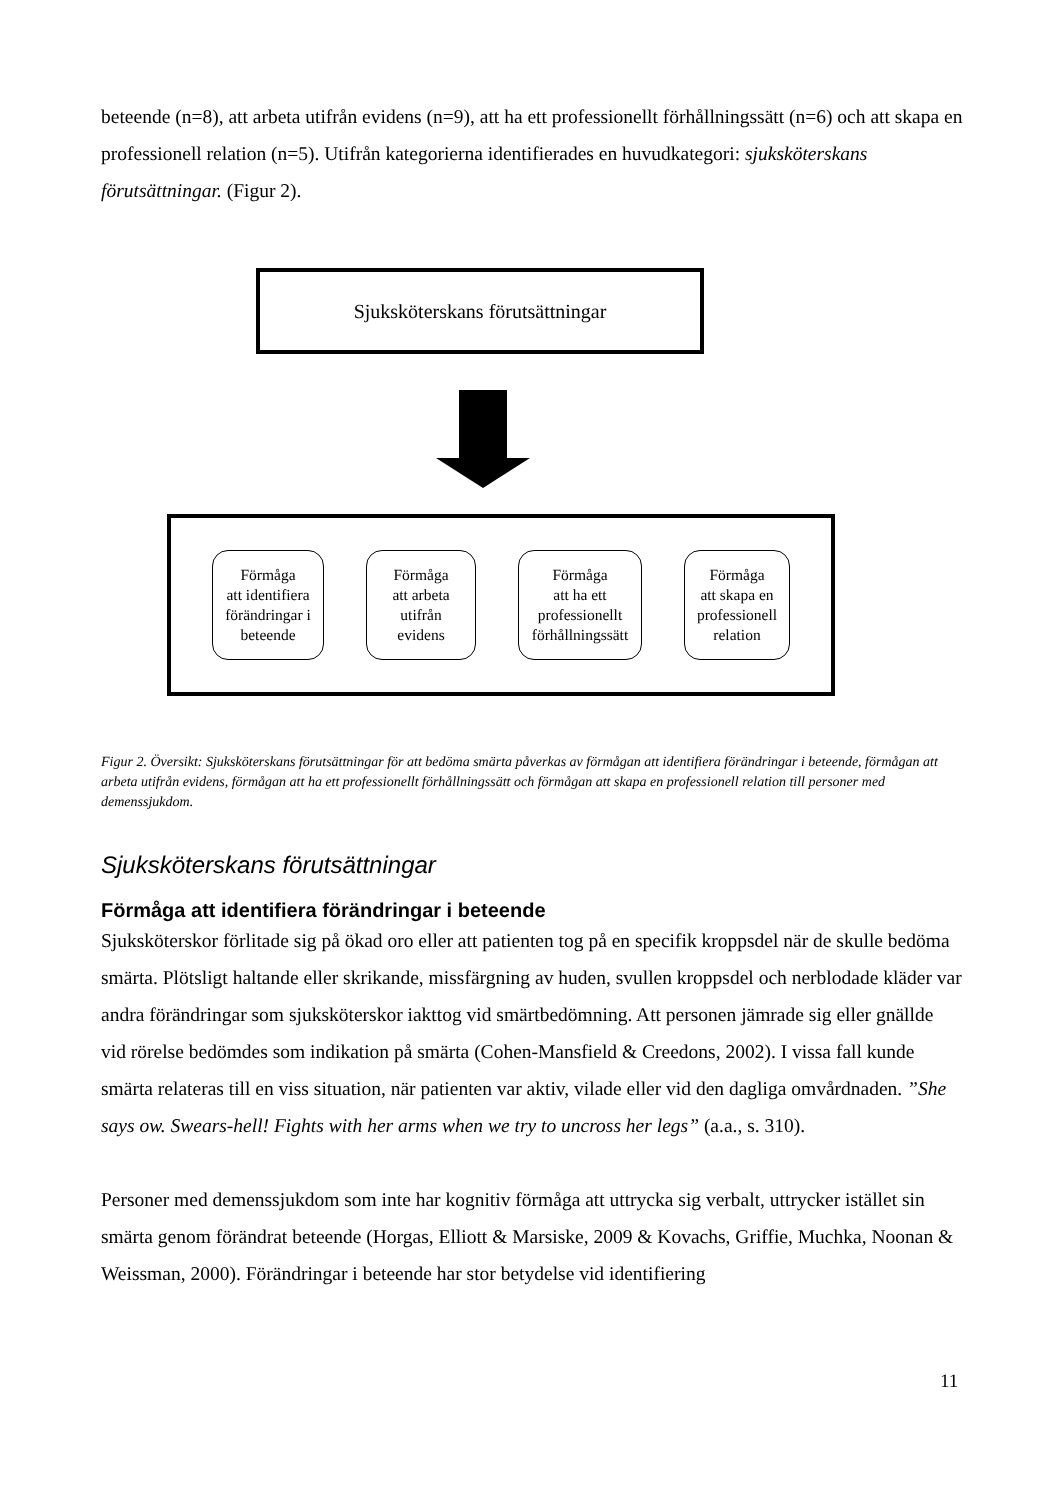beteende (n=8), att arbeta utifrån evidens (n=9), att ha ett professionellt förhållningssätt (n=6) och att skapa en professionell relation (n=5). Utifrån kategorierna identifierades en huvudkategori: sjuksköterskans förutsättningar. (Figur 2).
Sjuksköterskans förutsättningar
Förmåga
att identifiera
förändringar i
beteende
Förmåga
att arbeta
utifrån
evidens
Förmåga
att ha ett
professionellt
förhållningssätt
Förmåga
att skapa en
professionell
relation
Figur 2. Översikt: Sjuksköterskans förutsättningar för att bedöma smärta påverkas av förmågan att identifiera förändringar i beteende, förmågan att arbeta utifrån evidens, förmågan att ha ett professionellt förhållningssätt och förmågan att skapa en professionell relation till personer med demenssjukdom.
Sjuksköterskans förutsättningar
Förmåga att identifiera förändringar i beteende
Sjuksköterskor förlitade sig på ökad oro eller att patienten tog på en specifik kroppsdel när de skulle bedöma smärta. Plötsligt haltande eller skrikande, missfärgning av huden, svullen kroppsdel och nerblodade kläder var andra förändringar som sjuksköterskor iakttog vid smärtbedömning. Att personen jämrade sig eller gnällde vid rörelse bedömdes som indikation på smärta (Cohen-Mansfield & Creedons, 2002). I vissa fall kunde smärta relateras till en viss situation, när patienten var aktiv, vilade eller vid den dagliga omvårdnaden. ”She says ow. Swears-hell! Fights with her arms when we try to uncross her legs” (a.a., s. 310).
Personer med demenssjukdom som inte har kognitiv förmåga att uttrycka sig verbalt, uttrycker istället sin smärta genom förändrat beteende (Horgas, Elliott & Marsiske, 2009 & Kovachs, Griffie, Muchka, Noonan & Weissman, 2000). Förändringar i beteende har stor betydelse vid identifiering
11